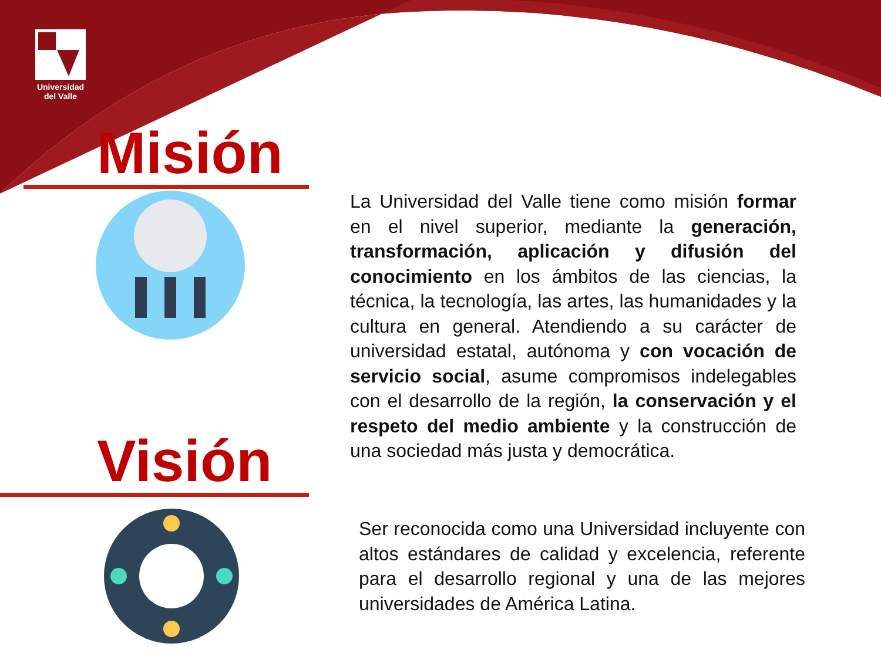Universidad
del Valle
Misión
Visión
La Universidad del Valle tiene como misión formar en el nivel superior, mediante la generación, transformación, aplicación y difusión del conocimiento en los ámbitos de las ciencias, la técnica, la tecnología, las artes, las humanidades y la cultura en general. Atendiendo a su carácter de universidad estatal, autónoma y con vocación de servicio social, asume compromisos indelegables con el desarrollo de la región, la conservación y el respeto del medio ambiente y la construcción de una sociedad más justa y democrática.
Ser reconocida como una Universidad incluyente con altos estándares de calidad y excelencia, referente para el desarrollo regional y una de las mejores universidades de América Latina.